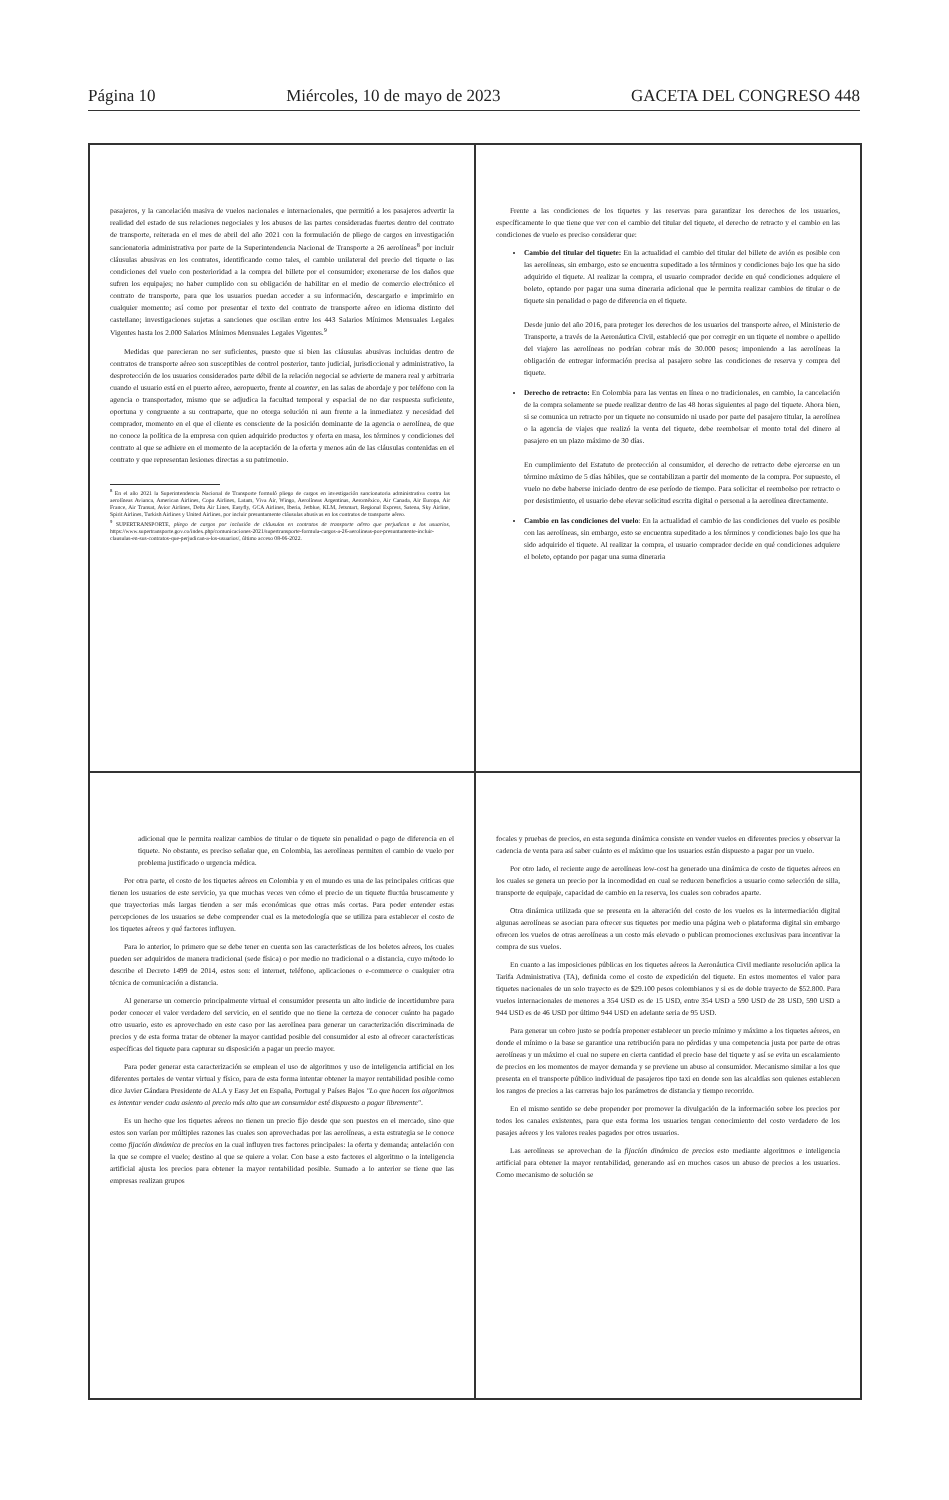Página 10 Miércoles, 10 de mayo de 2023 GACETA DEL CONGRESO 448
pasajeros, y la cancelación masiva de vuelos nacionales e internacionales, que permitió a los pasajeros advertir la realidad del estado de sus relaciones negociales y los abusos de las partes consideradas fuertes dentro del contrato de transporte, reiterada en el mes de abril del año 2021 con la formulación de pliego de cargos en investigación sancionatoria administrativa por parte de la Superintendencia Nacional de Transporte a 26 aerolíneas<sup>8</sup> por incluir cláusulas abusivas en los contratos, identificando como tales, el cambio unilateral del precio del tiquete o las condiciones del vuelo con posterioridad a la compra del billete por el consumidor; exonerarse de los daños que sufren los equipajes; no haber cumplido con su obligación de habilitar en el medio de comercio electrónico el contrato de transporte, para que los usuarios puedan acceder a su información, descargarlo e imprimirlo en cualquier momento; así como por presentar el texto del contrato de transporte aéreo en idioma distinto del castellano; investigaciones sujetas a sanciones que oscilan entre los 443 Salarios Mínimos Mensuales Legales Vigentes hasta los 2.000 Salarios Mínimos Mensuales Legales Vigentes.<sup>9</sup>
Medidas que parecieran no ser suficientes, puesto que si bien las cláusulas abusivas incluidas dentro de contratos de transporte aéreo son susceptibles de control posterior, tanto judicial, jurisdiccional y administrativo, la desprotección de los usuarios considerados parte débil de la relación negocial se advierte de manera real y arbitraria cuando el usuario está en el puerto aéreo, aeropuerto, frente al counter, en las salas de abordaje y por teléfono con la agencia o transportador, mismo que se adjudica la facultad temporal y espacial de no dar respuesta suficiente, oportuna y congruente a su contraparte, que no otorga solución ni aun frente a la inmediatez y necesidad del comprador, momento en el que el cliente es consciente de la posición dominante de la agencia o aerolínea, de que no conoce la política de la empresa con quien adquirido productos y oferta en masa, los términos y condiciones del contrato al que se adhiere en el momento de la aceptación de la oferta y menos aún de las cláusulas contenidas en el contrato y que representan lesiones directas a su patrimonio.
<sup>8</sup> En el año 2021 la Superintendencia Nacional de Transporte formuló pliego de cargos en investigación sancionatoria administrativa contra las aerolíneas Avianca, American Airlines, Copa Airlines, Latam, Viva Air, Wingo, Aerolíneas Argentinas, Aeroméxico, Air Canada, Air Europa, Air France, Air Transat, Avior Airlines, Delta Air Lines, Easyfly, GCA Airlines, Iberia, Jetblue, KLM, Jetsmart, Regional Express, Satena, Sky Airline, Spirit Airlines, Turkish Airlines y United Airlines, por incluir presuntamente cláusulas abusivas en los contratos de transporte aéreo.
<sup>9</sup> SUPERTRANSPORTE, pliego de cargos por inclusión de cláusulas en contratos de transporte aéreo que perjudican a los usuarios, https://www.supertransporte.gov.co/index.php/comunicaciones-2021/supertransporte-formula-cargos-a-26-aerolineas-por-presuntamente-incluir-clausulas-en-sus-contratos-que-perjudican-a-los-usuarios/, último acceso 08-06-2022.
Frente a las condiciones de los tiquetes y las reservas para garantizar los derechos de los usuarios, específicamente lo que tiene que ver con el cambio del titular del tiquete, el derecho de retracto y el cambio en las condiciones de vuelo es preciso considerar que:
Cambio del titular del tiquete: En la actualidad el cambio del titular del billete de avión es posible con las aerolíneas, sin embargo, esto se encuentra supeditado a los términos y condiciones bajo los que ha sido adquirido el tiquete. Al realizar la compra, el usuario comprador decide en qué condiciones adquiere el boleto, optando por pagar una suma dineraria adicional que le permita realizar cambios de titular o de tiquete sin penalidad o pago de diferencia en el tiquete.
Desde junio del año 2016, para proteger los derechos de los usuarios del transporte aéreo, el Ministerio de Transporte, a través de la Aeronáutica Civil, estableció que por corregir en un tiquete el nombre o apellido del viajero las aerolíneas no podrían cobrar más de 30.000 pesos; imponiendo a las aerolíneas la obligación de entregar información precisa al pasajero sobre las condiciones de reserva y compra del tiquete.
Derecho de retracto: En Colombia para las ventas en línea o no tradicionales, en cambio, la cancelación de la compra solamente se puede realizar dentro de las 48 horas siguientes al pago del tiquete. Ahora bien, si se comunica un retracto por un tiquete no consumido ni usado por parte del pasajero titular, la aerolínea o la agencia de viajes que realizó la venta del tiquete, debe reembolsar el monto total del dinero al pasajero en un plazo máximo de 30 días.
En cumplimiento del Estatuto de protección al consumidor, el derecho de retracto debe ejercerse en un término máximo de 5 días hábiles, que se contabilizan a partir del momento de la compra. Por supuesto, el vuelo no debe haberse iniciado dentro de ese período de tiempo. Para solicitar el reembolso por retracto o por desistimiento, el usuario debe elevar solicitud escrita digital o personal a la aerolínea directamente.
Cambio en las condiciones del vuelo: En la actualidad el cambio de las condiciones del vuelo es posible con las aerolíneas, sin embargo, esto se encuentra supeditado a los términos y condiciones bajo los que ha sido adquirido el tiquete. Al realizar la compra, el usuario comprador decide en qué condiciones adquiere el boleto, optando por pagar una suma dineraria
adicional que le permita realizar cambios de titular o de tiquete sin penalidad o pago de diferencia en el tiquete. No obstante, es preciso señalar que, en Colombia, las aerolíneas permiten el cambio de vuelo por problema justificado o urgencia médica.
Por otra parte, el costo de los tiquetes aéreos en Colombia y en el mundo es una de las principales criticas que tienen los usuarios de este servicio, ya que muchas veces ven cómo el precio de un tiquete fluctúa bruscamente y que trayectorias más largas tienden a ser más económicas que otras más cortas. Para poder entender estas percepciones de los usuarios se debe comprender cual es la metodología que se utiliza para establecer el costo de los tiquetes aéreos y qué factores influyen.
Para lo anterior, lo primero que se debe tener en cuenta son las características de los boletos aéreos, los cuales pueden ser adquiridos de manera tradicional (sede física) o por medio no tradicional o a distancia, cuyo método lo describe el Decreto 1499 de 2014, estos son: el internet, teléfono, aplicaciones o e-commerce o cualquier otra técnica de comunicación a distancia.
Al generarse un comercio principalmente virtual el consumidor presenta un alto indicie de incertidumbre para poder conocer el valor verdadero del servicio, en el sentido que no tiene la certeza de conocer cuánto ha pagado otro usuario, esto es aprovechado en este caso por las aerolínea para generar un caracterización discriminada de precios y de esta forma tratar de obtener la mayor cantidad posible del consumidor al esto al ofrecer características específicas del tiquete para capturar su disposición a pagar un precio mayor.
Para poder generar esta caracterización se emplean el uso de algoritmos y uso de inteligencia artificial en los diferentes portales de ventar virtual y físico, para de esta forma intentar obtener la mayor rentabilidad posible como dice Javier Gándara Presidente de ALA y Easy Jet en España, Portugal y Países Bajos "Lo que hacen los algoritmos es intentar vender cada asiento al precio más alto que un consumidor esté dispuesto a pagar libremente".
Es un hecho que los tiquetes aéreos no tienen un precio fijo desde que son puestos en el mercado, sino que estos son varían por múltiples razones las cuales son aprovechadas por las aerolíneas, a esta estrategia se le conoce como fijación dinámica de precios en la cual influyen tres factores principales: la oferta y demanda; antelación con la que se compre el vuelo; destino al que se quiere a volar. Con base a esto factores el algoritmo o la inteligencia artificial ajusta los precios para obtener la mayor rentabilidad posible. Sumado a lo anterior se tiene que las empresas realizan grupos
focales y pruebas de precios, en esta segunda dinámica consiste en vender vuelos en diferentes precios y observar la cadencia de venta para así saber cuánto es el máximo que los usuarios están dispuesto a pagar por un vuelo.
Por otro lado, el reciente auge de aerolíneas low-cost ha generado una dinámica de costo de tiquetes aéreos en los cuales se genera un precio por la incomodidad en cual se reducen beneficios a usuario como selección de silla, transporte de equipaje, capacidad de cambio en la reserva, los cuales son cobrados aparte.
Otra dinámica utilizada que se presenta en la alteración del costo de los vuelos es la intermediación digital algunas aerolíneas se asocian para ofrecer sus tiquetes por medio una página web o plataforma digital sin embargo ofrecen los vuelos de otras aerolíneas a un costo más elevado o publican promociones exclusivas para incentivar la compra de sus vuelos.
En cuanto a las imposiciones públicas en los tiquetes aéreos la Aeronáutica Civil mediante resolución aplica la Tarifa Administrativa (TA), definida como el costo de expedición del tiquete. En estos momentos el valor para tiquetes nacionales de un solo trayecto es de $29.100 pesos colombianos y si es de doble trayecto de $52.800. Para vuelos internacionales de menores a 354 USD es de 15 USD, entre 354 USD a 590 USD de 28 USD, 590 USD a 944 USD es de 46 USD por último 944 USD en adelante seria de 95 USD.
Para generar un cobro justo se podría proponer establecer un precio mínimo y máximo a los tiquetes aéreos, en donde el mínimo o la base se garantice una retribución para no pérdidas y una competencia justa por parte de otras aerolíneas y un máximo el cual no supere en cierta cantidad el precio base del tiquete y así se evita un escalamiento de precios en los momentos de mayor demanda y se previene un abuso al consumidor. Mecanismo similar a los que presenta en el transporte público individual de pasajeros tipo taxi en donde son las alcaldías son quienes establecen los rangos de precios a las carreras bajo los parámetros de distancia y tiempo recorrido.
En el mismo sentido se debe propender por promover la divulgación de la información sobre los precios por todos los canales existentes, para que esta forma los usuarios tengan conocimiento del costo verdadero de los pasajes aéreos y los valores reales pagados por otros usuarios.
Las aerolíneas se aprovechan de la fijación dinámica de precios esto mediante algoritmos e inteligencia artificial para obtener la mayor rentabilidad, generando así en muchos casos un abuso de precios a los usuarios. Como mecanismo de solución se